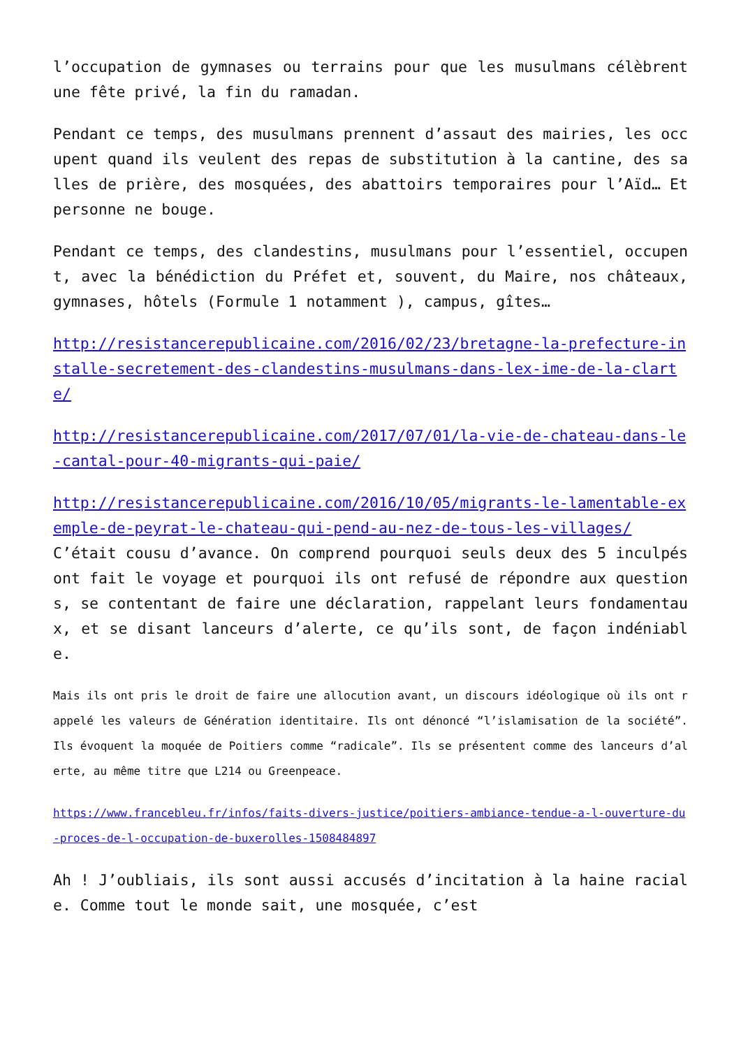l’occupation de gymnases ou terrains pour que les musulmans célèbrent une fête privé, la fin du ramadan.
Pendant ce temps, des musulmans prennent d’assaut des mairies, les occupent quand ils veulent des repas de substitution à la cantine, des salles de prière, des mosquées, des abattoirs temporaires pour l’Aïd… Et personne ne bouge.
Pendant ce temps, des clandestins, musulmans pour l’essentiel, occupent, avec la bénédiction du Préfet et, souvent, du Maire, nos châteaux, gymnases, hôtels (Formule 1 notamment ), campus, gîtes…
http://resistancerepublicaine.com/2016/02/23/bretagne-la-prefecture-installe-secretement-des-clandestins-musulmans-dans-lex-ime-de-la-clarte/
http://resistancerepublicaine.com/2017/07/01/la-vie-de-chateau-dans-le-cantal-pour-40-migrants-qui-paie/
http://resistancerepublicaine.com/2016/10/05/migrants-le-lamentable-exemple-de-peyrat-le-chateau-qui-pend-au-nez-de-tous-les-villages/
C’était cousu d’avance. On comprend pourquoi seuls deux des 5 inculpés ont fait le voyage et pourquoi ils ont refusé de répondre aux questions, se contentant de faire une déclaration, rappelant leurs fondamentaux, et se disant lanceurs d’alerte, ce qu’ils sont, de façon indéniable.
Mais ils ont pris le droit de faire une allocution avant, un discours idéologique où ils ont rappelé les valeurs de Génération identitaire. Ils ont dénoncé “l’islamisation de la société”. Ils évoquent la moquée de Poitiers comme “radicale”. Ils se présentent comme des lanceurs d’alerte, au même titre que L214 ou Greenpeace.
https://www.francebleu.fr/infos/faits-divers-justice/poitiers-ambiance-tendue-a-l-ouverture-du-proces-de-l-occupation-de-buxerolles-1508484897
Ah ! J’oubliais, ils sont aussi accusés d’incitation à la haine raciale. Comme tout le monde sait, une mosquée, c’est